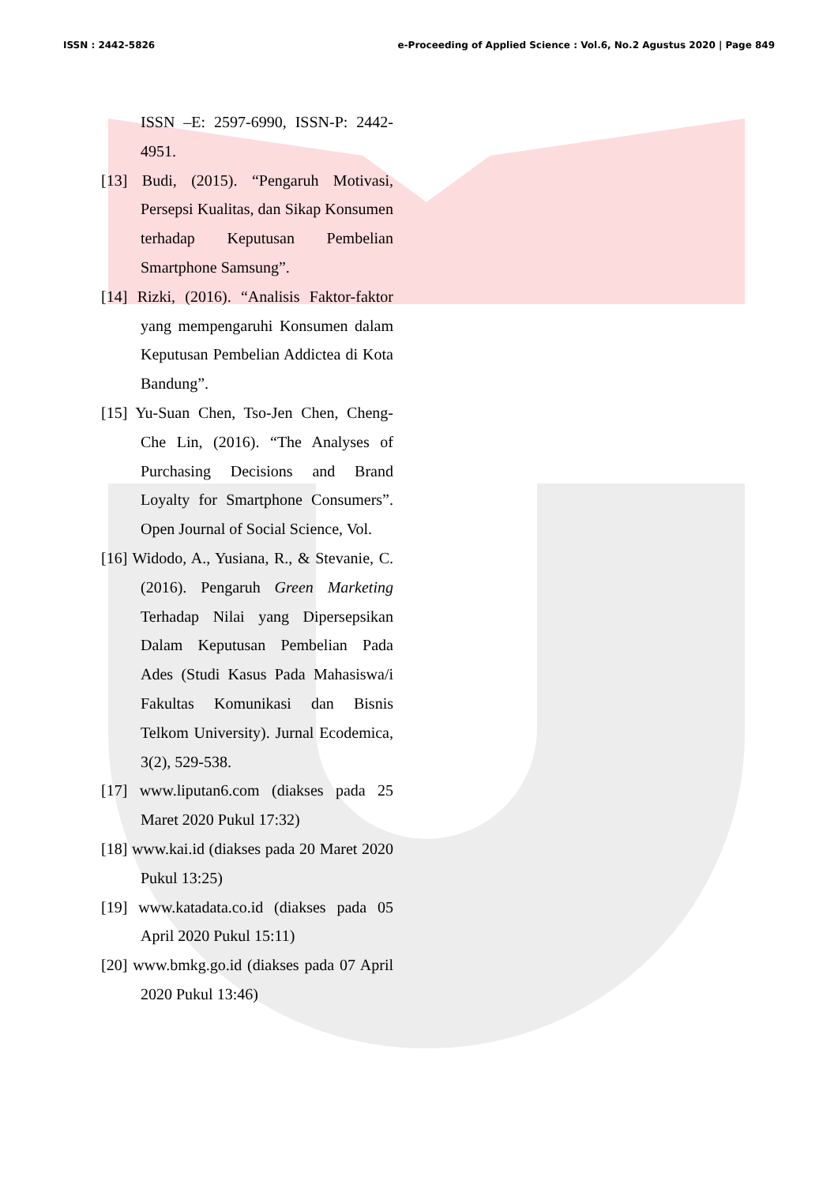ISSN : 2442-5826 e-Proceeding of Applied Science : Vol.6, No.2 Agustus 2020 | Page 849
ISSN –E: 2597-6990, ISSN-P: 2442-4951.
[13] Budi, (2015). “Pengaruh Motivasi, Persepsi Kualitas, dan Sikap Konsumen terhadap Keputusan Pembelian Smartphone Samsung”.
[14] Rizki, (2016). “Analisis Faktor-faktor yang mempengaruhi Konsumen dalam Keputusan Pembelian Addictea di Kota Bandung”.
[15] Yu-Suan Chen, Tso-Jen Chen, Cheng-Che Lin, (2016). “The Analyses of Purchasing Decisions and Brand Loyalty for Smartphone Consumers”. Open Journal of Social Science, Vol.
[16] Widodo, A., Yusiana, R., & Stevanie, C. (2016). Pengaruh Green Marketing Terhadap Nilai yang Dipersepsikan Dalam Keputusan Pembelian Pada Ades (Studi Kasus Pada Mahasiswa/i Fakultas Komunikasi dan Bisnis Telkom University). Jurnal Ecodemica, 3(2), 529-538.
[17] www.liputan6.com (diakses pada 25 Maret 2020 Pukul 17:32)
[18] www.kai.id (diakses pada 20 Maret 2020 Pukul 13:25)
[19] www.katadata.co.id (diakses pada 05 April 2020 Pukul 15:11)
[20] www.bmkg.go.id (diakses pada 07 April 2020 Pukul 13:46)